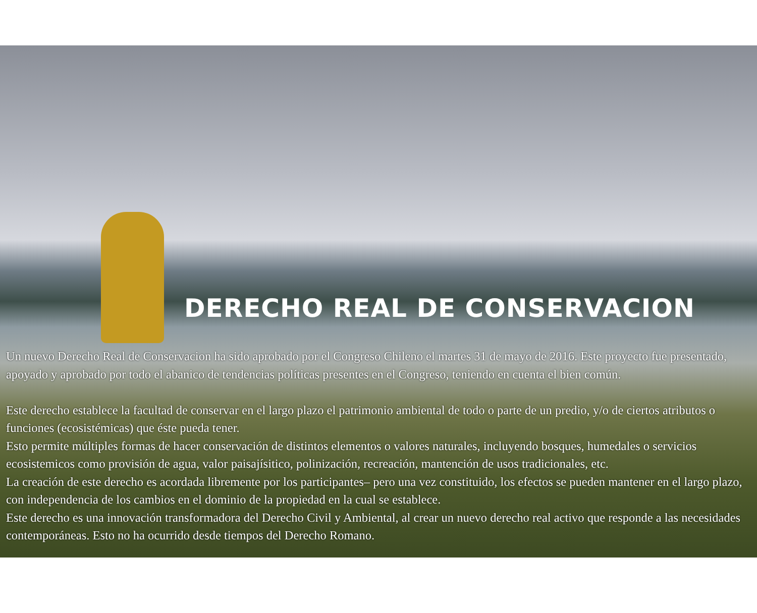DERECHO REAL DE CONSERVACION
Un nuevo Derecho Real de Conservacion ha sido aprobado por el Congreso Chileno el martes 31 de mayo de 2016. Este proyecto fue presentado, apoyado y aprobado por todo el abanico de tendencias políticas presentes en el Congreso, teniendo en cuenta el bien común.
Este derecho establece la facultad de conservar en el largo plazo el patrimonio ambiental de todo o parte de un predio, y/o de ciertos atributos o funciones (ecosistémicas) que éste pueda tener.
Esto permite múltiples formas de hacer conservación de distintos elementos o valores naturales, incluyendo bosques, humedales o servicios ecosistemicos como provisión de agua, valor paisajísitico, polinización, recreación, mantención de usos tradicionales, etc.
La creación de este derecho es acordada libremente por los participantes– pero una vez constituido, los efectos se pueden mantener en el largo plazo, con independencia de los cambios en el dominio de la propiedad en la cual se establece.
Este derecho es una innovación transformadora del Derecho Civil y Ambiental, al crear un nuevo derecho real activo que responde a las necesidades contemporáneas. Esto no ha ocurrido desde tiempos del Derecho Romano.